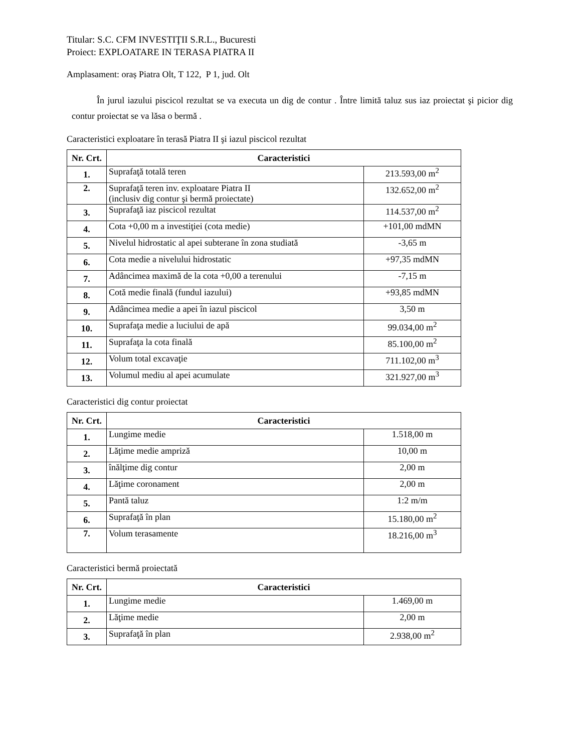Titular: S.C. CFM INVESTIŢII S.R.L., Bucuresti
Proiect: EXPLOATARE IN TERASA PIATRA II
Amplasament: oraș Piatra Olt, T 122, P 1, jud. Olt
În jurul iazului piscicol rezultat se va executa un dig de contur . Între limită taluz sus iaz proiectat şi picior dig contur proiectat se va lăsa o bermă .
Caracteristici exploatare în terasă Piatra II şi iazul piscicol rezultat
| Nr. Crt. | Caracteristici | |
| --- | --- | --- |
| 1. | Suprafaţă totală teren | 213.593,00 m<sup>2</sup> |
| 2. | Suprafaţă teren inv. exploatare Piatra II (inclusiv dig contur şi bermă proiectate) | 132.652,00 m<sup>2</sup> |
| 3. | Suprafaţă iaz piscicol rezultat | 114.537,00 m<sup>2</sup> |
| 4. | Cota +0,00 m a investiţiei (cota medie) | +101,00 mdMN |
| 5. | Nivelul hidrostatic al apei subterane în zona studiată | -3,65 m |
| 6. | Cota medie a nivelului hidrostatic | +97,35 mdMN |
| 7. | Adâncimea maximă de la cota +0,00 a terenului | -7,15 m |
| 8. | Cotă medie finală (fundul iazului) | +93,85 mdMN |
| 9. | Adâncimea medie a apei în iazul piscicol | 3,50 m |
| 10. | Suprafaţa medie a luciului de apă | 99.034,00 m<sup>2</sup> |
| 11. | Suprafaţa la cota finală | 85.100,00 m<sup>2</sup> |
| 12. | Volum total excavaţie | 711.102,00 m<sup>3</sup> |
| 13. | Volumul mediu al apei acumulate | 321.927,00 m<sup>3</sup> |
Caracteristici dig contur proiectat
| Nr. Crt. | Caracteristici | |
| --- | --- | --- |
| 1. | Lungime medie | 1.518,00 m |
| 2. | Lăţime medie ampriză | 10,00 m |
| 3. | înălţime dig contur | 2,00 m |
| 4. | Lăţime coronament | 2,00 m |
| 5. | Pantă taluz | 1:2 m/m |
| 6. | Suprafaţă în plan | 15.180,00 m<sup>2</sup> |
| 7. | Volum terasamente | 18.216,00 m<sup>3</sup> |
Caracteristici bermă proiectată
| Nr. Crt. | Caracteristici | |
| --- | --- | --- |
| 1. | Lungime medie | 1.469,00 m |
| 2. | Lăţime medie | 2,00 m |
| 3. | Suprafaţă în plan | 2.938,00 m<sup>2</sup> |